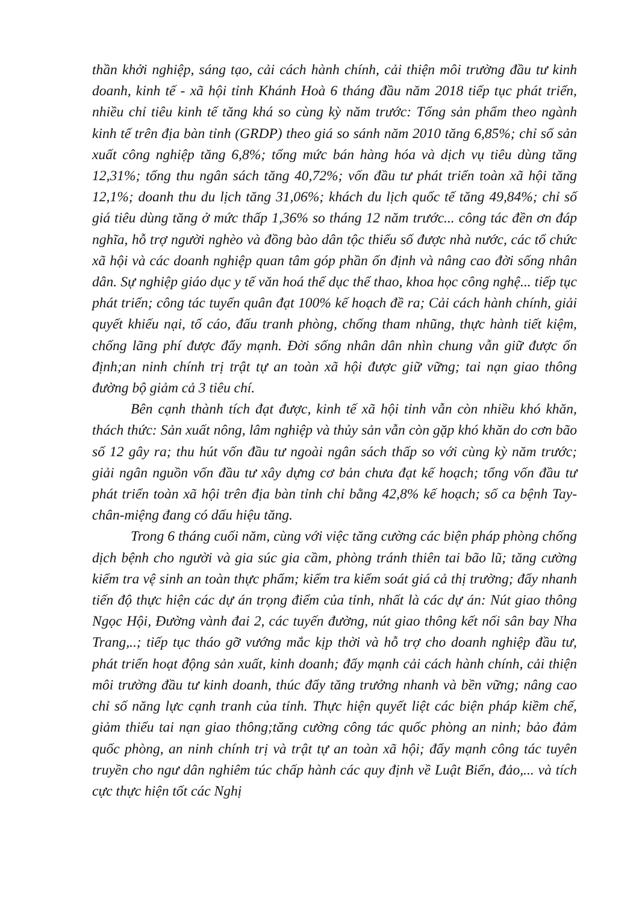thần khởi nghiệp, sáng tạo, cải cách hành chính, cải thiện môi trường đầu tư kinh doanh, kinh tế - xã hội tỉnh Khánh Hoà 6 tháng đầu năm 2018 tiếp tục phát triển, nhiều chỉ tiêu kinh tế tăng khá so cùng kỳ năm trước: Tổng sản phẩm theo ngành kinh tế trên địa bàn tỉnh (GRDP) theo giá so sánh năm 2010 tăng 6,85%; chỉ số sản xuất công nghiệp tăng 6,8%; tổng mức bán hàng hóa và dịch vụ tiêu dùng tăng 12,31%; tổng thu ngân sách tăng 40,72%; vốn đầu tư phát triển toàn xã hội tăng 12,1%; doanh thu du lịch tăng 31,06%; khách du lịch quốc tế tăng 49,84%; chỉ số giá tiêu dùng tăng ở mức thấp 1,36% so tháng 12 năm trước... công tác đền ơn đáp nghĩa, hỗ trợ người nghèo và đồng bào dân tộc thiểu số được nhà nước, các tổ chức xã hội và các doanh nghiệp quan tâm góp phần ổn định và nâng cao đời sống nhân dân. Sự nghiệp giáo dục y tế văn hoá thể dục thể thao, khoa học công nghệ... tiếp tục phát triển; công tác tuyển quân đạt 100% kế hoạch đề ra; Cải cách hành chính, giải quyết khiếu nại, tố cáo, đấu tranh phòng, chống tham nhũng, thực hành tiết kiệm, chống lãng phí được đẩy mạnh. Đời sống nhân dân nhìn chung vẫn giữ được ổn định;an ninh chính trị trật tự an toàn xã hội được giữ vững; tai nạn giao thông đường bộ giảm cả 3 tiêu chí.
Bên cạnh thành tích đạt được, kinh tế xã hội tỉnh vẫn còn nhiều khó khăn, thách thức: Sản xuất nông, lâm nghiệp và thủy sản vẫn còn gặp khó khăn do cơn bão số 12 gây ra; thu hút vốn đầu tư ngoài ngân sách thấp so với cùng kỳ năm trước; giải ngân nguồn vốn đầu tư xây dựng cơ bản chưa đạt kế hoạch; tổng vốn đầu tư phát triển toàn xã hội trên địa bàn tỉnh chỉ bằng 42,8% kế hoạch; số ca bệnh Tay- chân-miệng đang có dấu hiệu tăng.
Trong 6 tháng cuối năm, cùng với việc tăng cường các biện pháp phòng chống dịch bệnh cho người và gia súc gia cầm, phòng tránh thiên tai bão lũ; tăng cường kiểm tra vệ sinh an toàn thực phẩm; kiểm tra kiểm soát giá cả thị trường; đẩy nhanh tiến độ thực hiện các dự án trọng điểm của tỉnh, nhất là các dự án: Nút giao thông Ngọc Hội, Đường vành đai 2, các tuyến đường, nút giao thông kết nối sân bay Nha Trang,..; tiếp tục tháo gỡ vướng mắc kịp thời và hỗ trợ cho doanh nghiệp đầu tư, phát triển hoạt động sản xuất, kinh doanh; đẩy mạnh cải cách hành chính, cải thiện môi trường đầu tư kinh doanh, thúc đẩy tăng trưởng nhanh và bền vững; nâng cao chỉ số năng lực cạnh tranh của tỉnh. Thực hiện quyết liệt các biện pháp kiềm chế, giảm thiểu tai nạn giao thông;tăng cường công tác quốc phòng an ninh; bảo đảm quốc phòng, an ninh chính trị và trật tự an toàn xã hội; đẩy mạnh công tác tuyên truyền cho ngư dân nghiêm túc chấp hành các quy định về Luật Biển, đảo,... và tích cực thực hiện tốt các Nghị